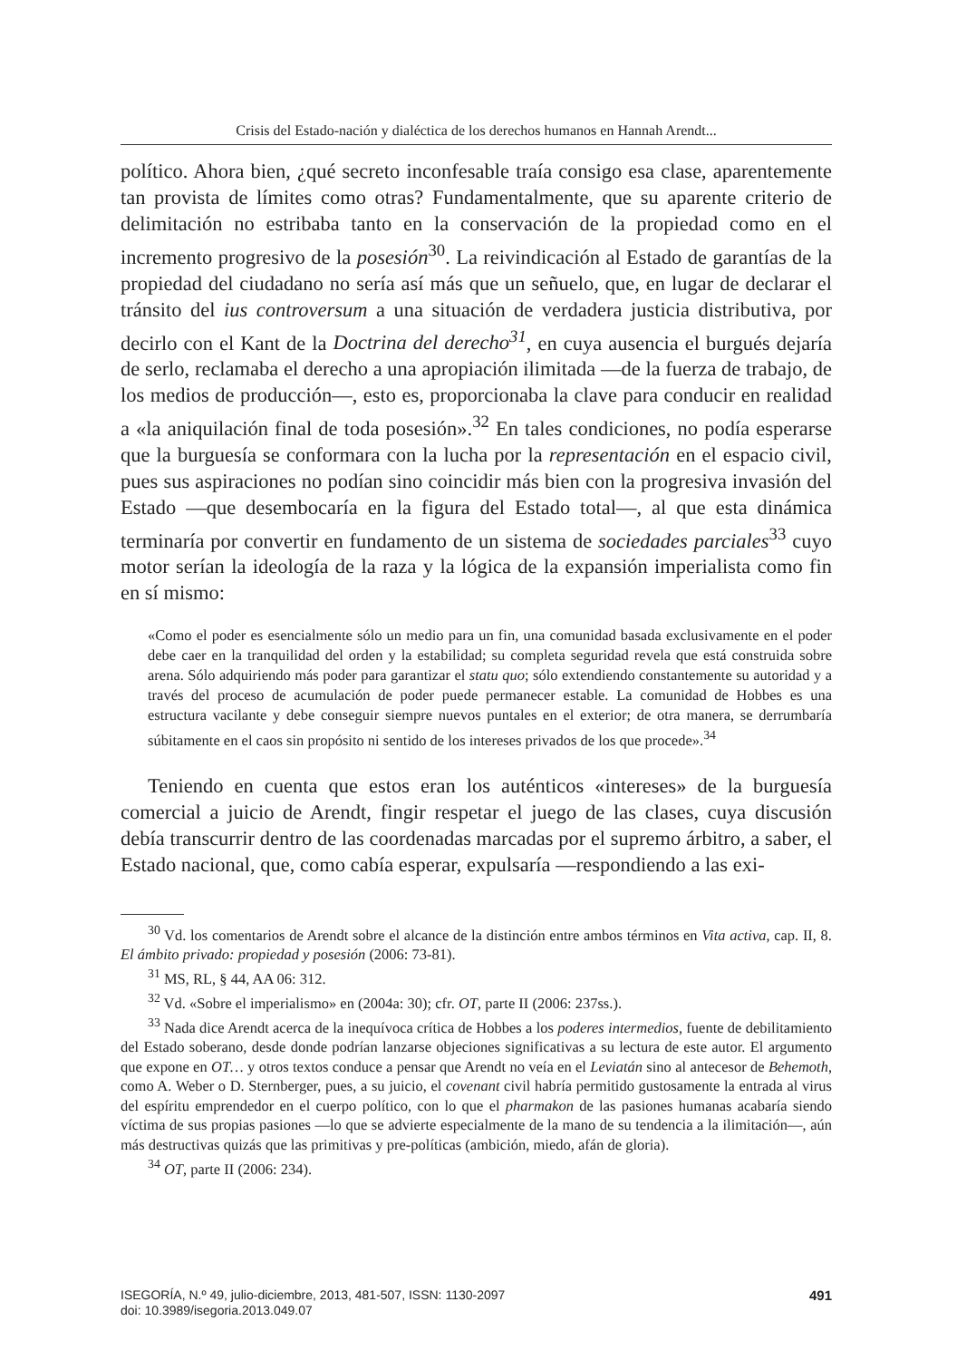Crisis del Estado-nación y dialéctica de los derechos humanos en Hannah Arendt...
político. Ahora bien, ¿qué secreto inconfesable traía consigo esa clase, aparentemente tan provista de límites como otras? Fundamentalmente, que su aparente criterio de delimitación no estribaba tanto en la conservación de la propiedad como en el incremento progresivo de la posesión<sup>30</sup>. La reivindicación al Estado de garantías de la propiedad del ciudadano no sería así más que un señuelo, que, en lugar de declarar el tránsito del ius controversum a una situación de verdadera justicia distributiva, por decirlo con el Kant de la Doctrina del derecho<sup>31</sup>, en cuya ausencia el burgués dejaría de serlo, reclamaba el derecho a una apropiación ilimitada —de la fuerza de trabajo, de los medios de producción—, esto es, proporcionaba la clave para conducir en realidad a «la aniquilación final de toda posesión».<sup>32</sup> En tales condiciones, no podía esperarse que la burguesía se conformara con la lucha por la representación en el espacio civil, pues sus aspiraciones no podían sino coincidir más bien con la progresiva invasión del Estado —que desembocaría en la figura del Estado total—, al que esta dinámica terminaría por convertir en fundamento de un sistema de sociedades parciales<sup>33</sup> cuyo motor serían la ideología de la raza y la lógica de la expansión imperialista como fin en sí mismo:
«Como el poder es esencialmente sólo un medio para un fin, una comunidad basada exclusivamente en el poder debe caer en la tranquilidad del orden y la estabilidad; su completa seguridad revela que está construida sobre arena. Sólo adquiriendo más poder para garantizar el statu quo; sólo extendiendo constantemente su autoridad y a través del proceso de acumulación de poder puede permanecer estable. La comunidad de Hobbes es una estructura vacilante y debe conseguir siempre nuevos puntales en el exterior; de otra manera, se derrumbaría súbitamente en el caos sin propósito ni sentido de los intereses privados de los que procede».<sup>34</sup>
Teniendo en cuenta que estos eran los auténticos «intereses» de la burguesía comercial a juicio de Arendt, fingir respetar el juego de las clases, cuya discusión debía transcurrir dentro de las coordenadas marcadas por el supremo árbitro, a saber, el Estado nacional, que, como cabía esperar, expulsaría —respondiendo a las exi-
<sup>30</sup> Vd. los comentarios de Arendt sobre el alcance de la distinción entre ambos términos en Vita activa, cap. II, 8. El ámbito privado: propiedad y posesión (2006: 73-81).
<sup>31</sup> MS, RL, § 44, AA 06: 312.
<sup>32</sup> Vd. «Sobre el imperialismo» en (2004a: 30); cfr. OT, parte II (2006: 237ss.).
<sup>33</sup> Nada dice Arendt acerca de la inequívoca crítica de Hobbes a los poderes intermedios, fuente de debilitamiento del Estado soberano, desde donde podrían lanzarse objeciones significativas a su lectura de este autor. El argumento que expone en OT… y otros textos conduce a pensar que Arendt no veía en el Leviatán sino al antecesor de Behemoth, como A. Weber o D. Sternberger, pues, a su juicio, el covenant civil habría permitido gustosamente la entrada al virus del espíritu emprendedor en el cuerpo político, con lo que el pharmakon de las pasiones humanas acabaría siendo víctima de sus propias pasiones —lo que se advierte especialmente de la mano de su tendencia a la ilimitación—, aún más destructivas quizás que las primitivas y pre-políticas (ambición, miedo, afán de gloria).
<sup>34</sup> OT, parte II (2006: 234).
491 ISEGORÍA, N.º 49, julio-diciembre, 2013, 481-507, ISSN: 1130-2097
doi: 10.3989/isegoria.2013.049.07